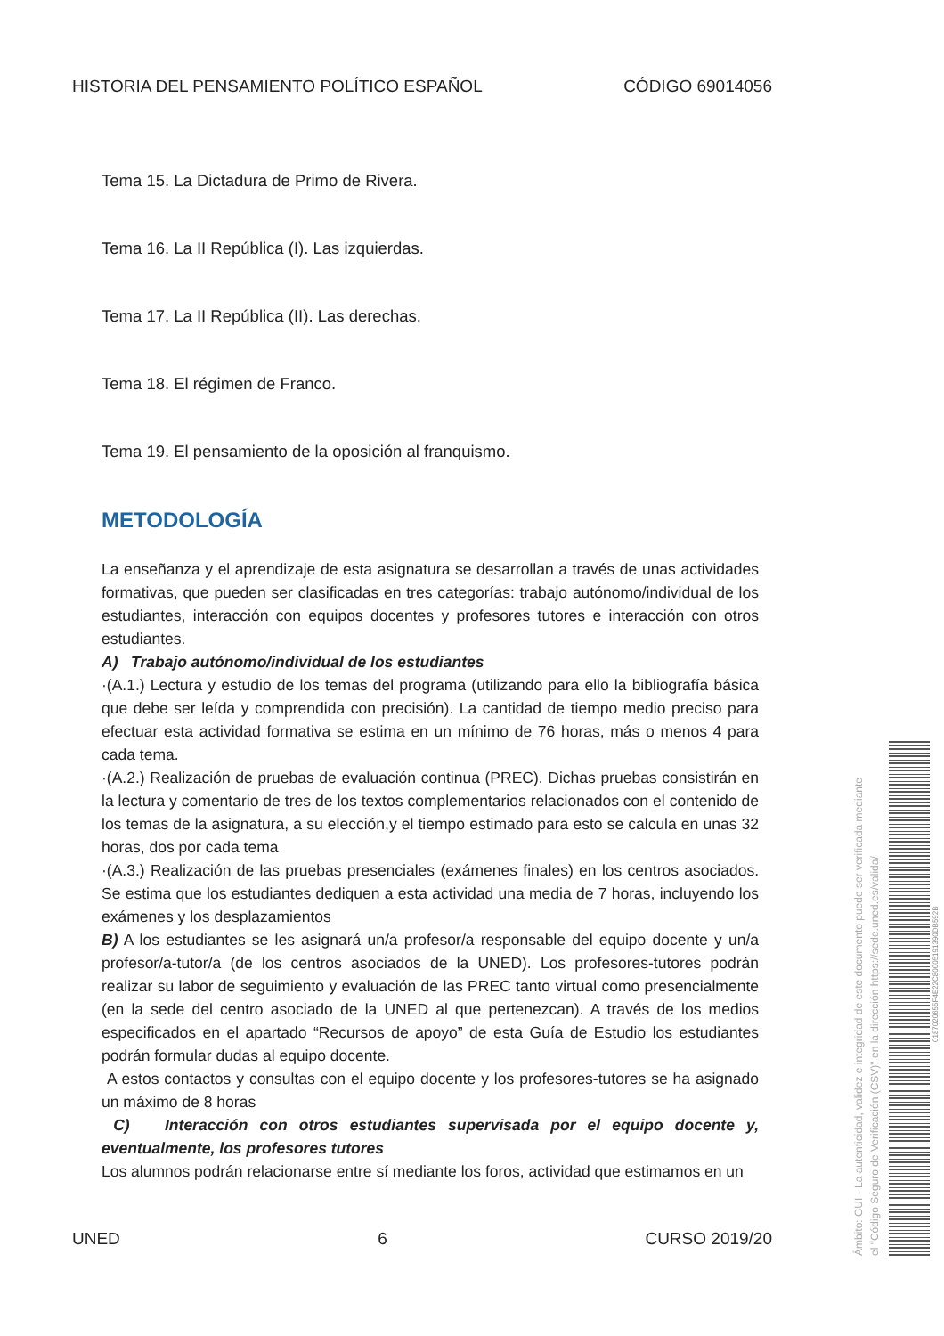HISTORIA DEL PENSAMIENTO POLÍTICO ESPAÑOL CÓDIGO 69014056
Tema 15. La Dictadura de Primo de Rivera.
Tema 16. La II República (I). Las izquierdas.
Tema 17. La II República (II). Las derechas.
Tema 18. El régimen de Franco.
Tema 19. El pensamiento de la oposición al franquismo.
METODOLOGÍA
La enseñanza y el aprendizaje de esta asignatura se desarrollan a través de unas actividades formativas, que pueden ser clasificadas en tres categorías: trabajo autónomo/individual de los estudiantes, interacción con equipos docentes y profesores tutores e interacción con otros estudiantes.
A) Trabajo autónomo/individual de los estudiantes
·(A.1.) Lectura y estudio de los temas del programa (utilizando para ello la bibliografía básica que debe ser leída y comprendida con precisión). La cantidad de tiempo medio preciso para efectuar esta actividad formativa se estima en un mínimo de 76 horas, más o menos 4 para cada tema.
·(A.2.) Realización de pruebas de evaluación continua (PREC). Dichas pruebas consistirán en la lectura y comentario de tres de los textos complementarios relacionados con el contenido de los temas de la asignatura, a su elección,y el tiempo estimado para esto se calcula en unas 32 horas, dos por cada tema
·(A.3.) Realización de las pruebas presenciales (exámenes finales) en los centros asociados. Se estima que los estudiantes dediquen a esta actividad una media de 7 horas, incluyendo los exámenes y los desplazamientos
B) A los estudiantes se les asignará un/a profesor/a responsable del equipo docente y un/a profesor/a-tutor/a (de los centros asociados de la UNED). Los profesores-tutores podrán realizar su labor de seguimiento y evaluación de las PREC tanto virtual como presencialmente (en la sede del centro asociado de la UNED al que pertenezcan). A través de los medios especificados en el apartado “Recursos de apoyo” de esta Guía de Estudio los estudiantes podrán formular dudas al equipo docente.
A estos contactos y consultas con el equipo docente y los profesores-tutores se ha asignado un máximo de 8 horas
C) Interacción con otros estudiantes supervisada por el equipo docente y, eventualmente, los profesores tutores
Los alumnos podrán relacionarse entre sí mediante los foros, actividad que estimamos en un
UNED 6 CURSO 2019/20
Ámbito: GUI - La autenticidad, validez e integridad de este documento puede ser verificada mediante
el "Código Seguro de Verificación (CSV)" en la dirección https://sede.uned.es/valida/
0187020655F4E22C80005191390DB592B